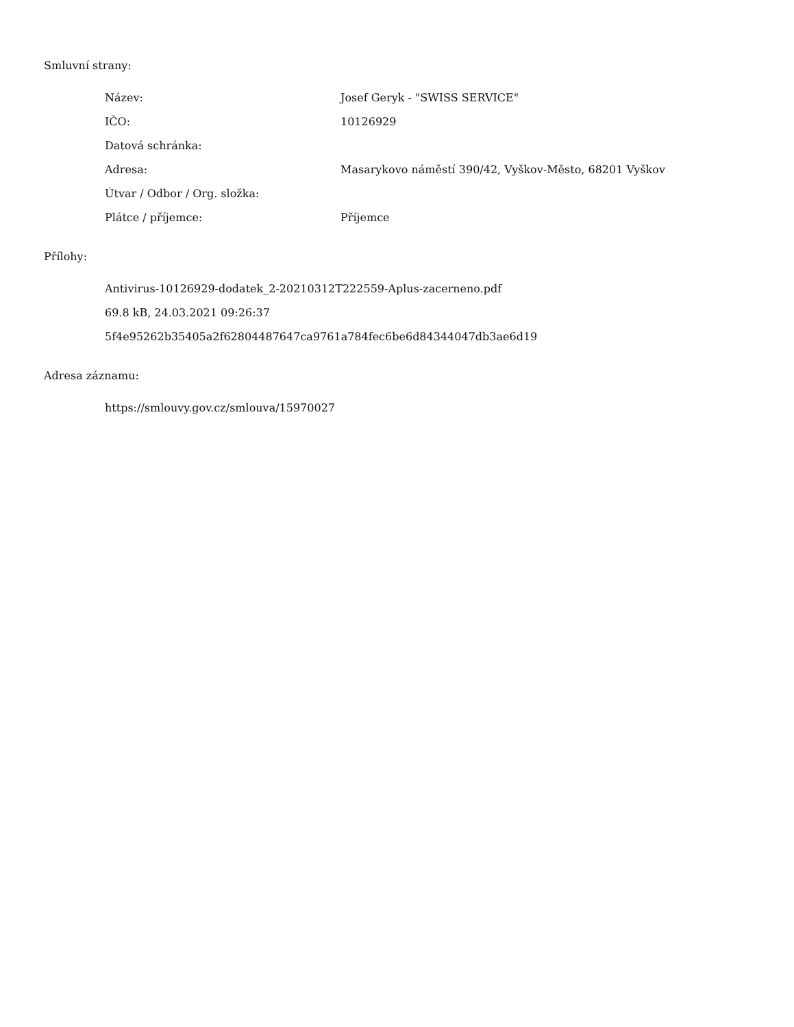Smluvní strany:
| Název: | Josef Geryk - "SWISS SERVICE" |
| IČO: | 10126929 |
| Datová schránka: | |
| Adresa: | Masarykovo náměstí 390/42, Vyškov-Město, 68201 Vyškov |
| Útvar / Odbor / Org. složka: | |
| Plátce / příjemce: | Příjemce |
Přílohy:
Antivirus-10126929-dodatek_2-20210312T222559-Aplus-zacerneno.pdf
69.8 kB, 24.03.2021 09:26:37
5f4e95262b35405a2f62804487647ca9761a784fec6be6d84344047db3ae6d19
Adresa záznamu:
https://smlouvy.gov.cz/smlouva/15970027